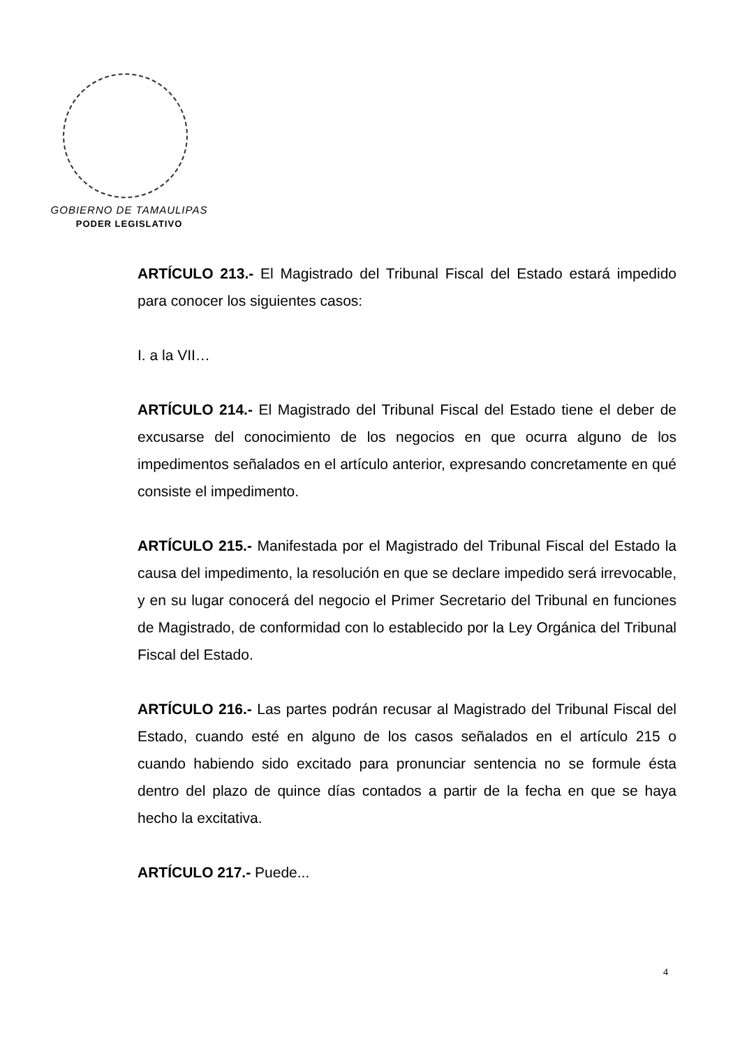GOBIERNO DE TAMAULIPAS
PODER LEGISLATIVO
ARTÍCULO 213.- El Magistrado del Tribunal Fiscal del Estado estará impedido para conocer los siguientes casos:
I. a la VII…
ARTÍCULO 214.- El Magistrado del Tribunal Fiscal del Estado tiene el deber de excusarse del conocimiento de los negocios en que ocurra alguno de los impedimentos señalados en el artículo anterior, expresando concretamente en qué consiste el impedimento.
ARTÍCULO 215.- Manifestada por el Magistrado del Tribunal Fiscal del Estado la causa del impedimento, la resolución en que se declare impedido será irrevocable, y en su lugar conocerá del negocio el Primer Secretario del Tribunal en funciones de Magistrado, de conformidad con lo establecido por la Ley Orgánica del Tribunal Fiscal del Estado.
ARTÍCULO 216.- Las partes podrán recusar al Magistrado del Tribunal Fiscal del Estado, cuando esté en alguno de los casos señalados en el artículo 215 o cuando habiendo sido excitado para pronunciar sentencia no se formule ésta dentro del plazo de quince días contados a partir de la fecha en que se haya hecho la excitativa.
ARTÍCULO 217.- Puede...
4